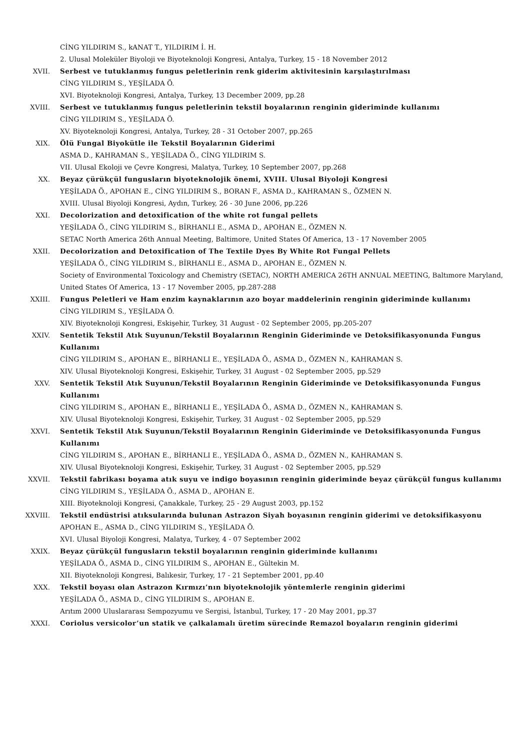CİNG YILDIRIM S., kANAT T., YILDIRIM İ. H.
2. Ulusal Moleküler Biyoloji ve Biyoteknoloji Kongresi, Antalya, Turkey, 15 - 18 November 2012
XVII. Serbest ve tutuklanmış fungus peletlerinin renk giderim aktivitesinin karşılaştırılması
CİNG YILDIRIM S., YEŞİLADA Ö.
XVI. Biyoteknoloji Kongresi, Antalya, Turkey, 13 December 2009, pp.28
XVIII. Serbest ve tutuklanmış fungus peletlerinin tekstil boyalarının renginin gideriminde kullanımı
CİNG YILDIRIM S., YEŞİLADA Ö.
XV. Biyoteknoloji Kongresi, Antalya, Turkey, 28 - 31 October 2007, pp.265
XIX. Ölü Fungal Biyokütle ile Tekstil Boyalarının Giderimi
ASMA D., KAHRAMAN S., YEŞİLADA Ö., CİNG YILDIRIM S.
VII. Ulusal Ekoloji ve Çevre Kongresi, Malatya, Turkey, 10 September 2007, pp.268
XX. Beyaz çürükçül fungusların biyoteknolojik önemi, XVIII. Ulusal Biyoloji Kongresi
YEŞİLADA Ö., APOHAN E., CİNG YILDIRIM S., BORAN F., ASMA D., KAHRAMAN S., ÖZMEN N.
XVIII. Ulusal Biyoloji Kongresi, Aydın, Turkey, 26 - 30 June 2006, pp.226
XXI. Decolorization and detoxification of the white rot fungal pellets
YEŞİLADA Ö., CİNG YILDIRIM S., BİRHANLI E., ASMA D., APOHAN E., ÖZMEN N.
SETAC North America 26th Annual Meeting, Baltimore, United States Of America, 13 - 17 November 2005
XXII. Decolorization and Detoxification of The Textile Dyes By White Rot Fungal Pellets
YEŞİLADA Ö., CİNG YILDIRIM S., BİRHANLI E., ASMA D., APOHAN E., ÖZMEN N.
Society of Environmental Toxicology and Chemistry (SETAC), NORTH AMERICA 26TH ANNUAL MEETING, Baltımore Maryland, United States Of America, 13 - 17 November 2005, pp.287-288
XXIII. Fungus Peletleri ve Ham enzim kaynaklarının azo boyar maddelerinin renginin gideriminde kullanımı
CİNG YILDIRIM S., YEŞİLADA Ö.
XIV. Biyoteknoloji Kongresi, Eskişehir, Turkey, 31 August - 02 September 2005, pp.205-207
XXIV. Sentetik Tekstil Atık Suyunun/Tekstil Boyalarının Renginin Gideriminde ve Detoksifikasyonunda Fungus Kullanımı
CİNG YILDIRIM S., APOHAN E., BİRHANLI E., YEŞİLADA Ö., ASMA D., ÖZMEN N., KAHRAMAN S.
XIV. Ulusal Biyoteknoloji Kongresi, Eskişehir, Turkey, 31 August - 02 September 2005, pp.529
XXV. Sentetik Tekstil Atık Suyunun/Tekstil Boyalarının Renginin Gideriminde ve Detoksifikasyonunda Fungus Kullanımı
CİNG YILDIRIM S., APOHAN E., BİRHANLI E., YEŞİLADA Ö., ASMA D., ÖZMEN N., KAHRAMAN S.
XIV. Ulusal Biyoteknoloji Kongresi, Eskişehir, Turkey, 31 August - 02 September 2005, pp.529
XXVI. Sentetik Tekstil Atık Suyunun/Tekstil Boyalarının Renginin Gideriminde ve Detoksifikasyonunda Fungus Kullanımı
CİNG YILDIRIM S., APOHAN E., BİRHANLI E., YEŞİLADA Ö., ASMA D., ÖZMEN N., KAHRAMAN S.
XIV. Ulusal Biyoteknoloji Kongresi, Eskişehir, Turkey, 31 August - 02 September 2005, pp.529
XXVII. Tekstil fabrikası boyama atık suyu ve indigo boyasının renginin gideriminde beyaz çürükçül fungus kullanımı
CİNG YILDIRIM S., YEŞİLADA Ö., ASMA D., APOHAN E.
XIII. Biyoteknoloji Kongresi, Çanakkale, Turkey, 25 - 29 August 2003, pp.152
XXVIII. Tekstil endüstrisi atıksularında bulunan Astrazon Siyah boyasının renginin giderimi ve detoksifikasyonu
APOHAN E., ASMA D., CİNG YILDIRIM S., YEŞİLADA Ö.
XVI. Ulusal Biyoloji Kongresi, Malatya, Turkey, 4 - 07 September 2002
XXIX. Beyaz çürükçül fungusların tekstil boyalarının renginin gideriminde kullanımı
YEŞİLADA Ö., ASMA D., CİNG YILDIRIM S., APOHAN E., Gültekin M.
XII. Biyoteknoloji Kongresi, Balıkesir, Turkey, 17 - 21 September 2001, pp.40
XXX. Tekstil boyası olan Astrazon Kırmızı’nın biyoteknolojik yöntemlerle renginin giderimi
YEŞİLADA Ö., ASMA D., CİNG YILDIRIM S., APOHAN E.
Arıtım 2000 Uluslararası Sempozyumu ve Sergisi, İstanbul, Turkey, 17 - 20 May 2001, pp.37
XXXI. Coriolus versicolor’un statik ve çalkalamalı üretim sürecinde Remazol boyaların renginin giderimi